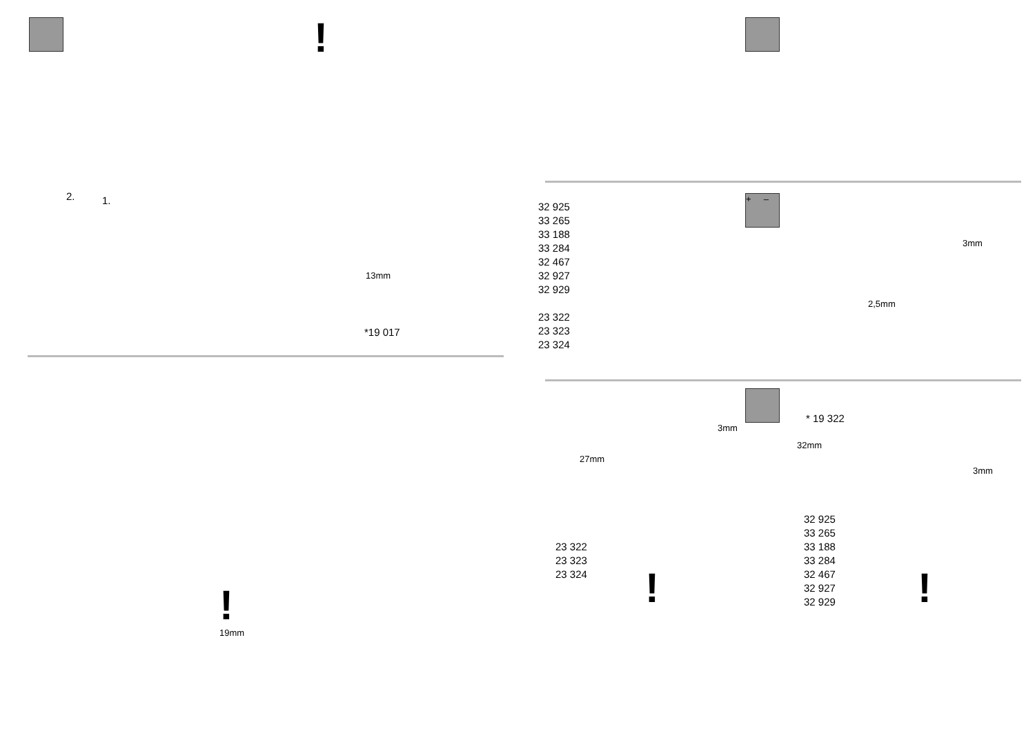2. 1.
!
13mm
*19 017
!
19mm
32 925
33 265
33 188
33 284
32 467
32 927
32 929
23 322
23 323
23 324
+ –
3mm
2,5mm
3mm
27mm
23 322
23 323
23 324
!
* 19 322
32mm
3mm
32 925
33 265
33 188
33 284
32 467
32 927
32 929
!